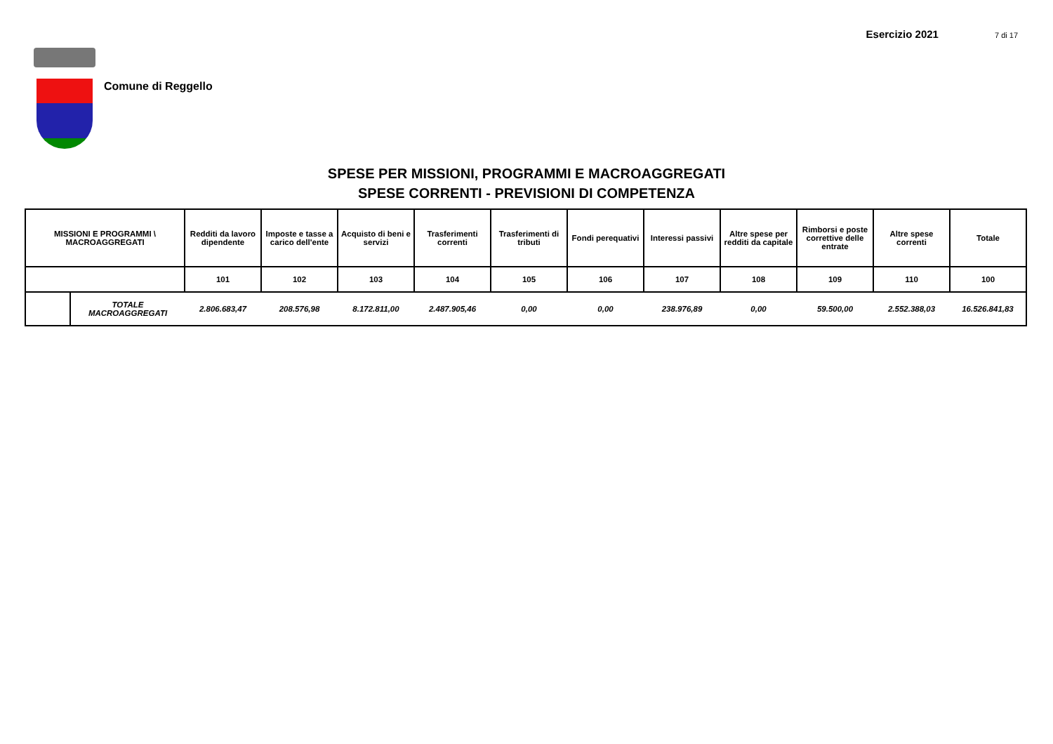Esercizio 2021 7 di 17
Comune di Reggello
SPESE PER MISSIONI, PROGRAMMI E MACROAGGREGATI
SPESE CORRENTI - PREVISIONI DI COMPETENZA
| MISSIONI E PROGRAMMI \ MACROAGGREGATI | | Redditi da lavoro dipendente | Imposte e tasse a carico dell'ente | Acquisto di beni e servizi | Trasferimenti correnti | Trasferimenti di tributi | Fondi perequativi | Interessi passivi | Altre spese per redditi da capitale | Rimborsi e poste correttive delle entrate | Altre spese correnti | Totale |
| --- | --- | --- | --- | --- | --- | --- | --- | --- | --- | --- | --- | --- |
| | | 101 | 102 | 103 | 104 | 105 | 106 | 107 | 108 | 109 | 110 | 100 |
| | TOTALE MACROAGGREGATI | 2.806.683,47 | 208.576,98 | 8.172.811,00 | 2.487.905,46 | 0,00 | 0,00 | 238.976,89 | 0,00 | 59.500,00 | 2.552.388,03 | 16.526.841,83 |